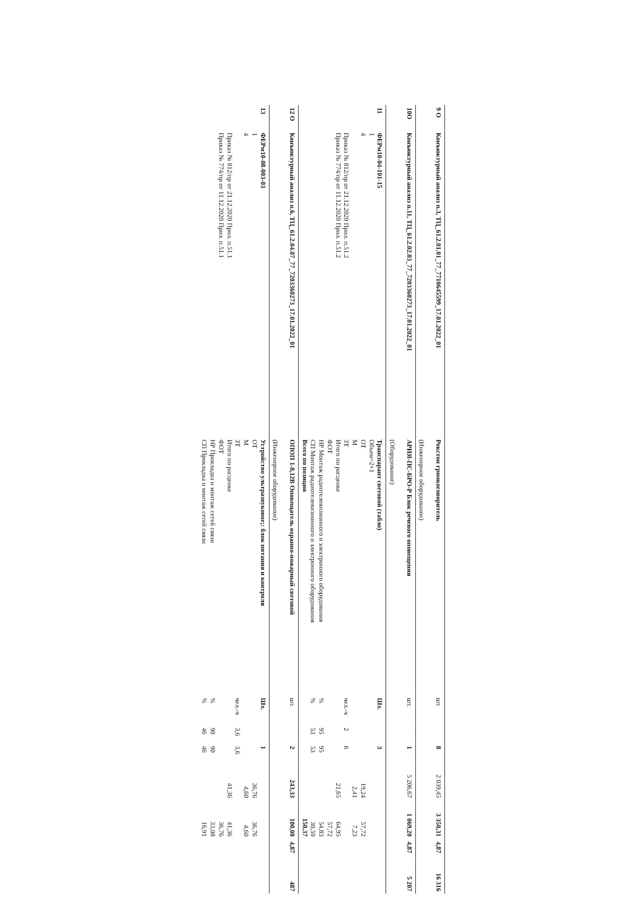| 9 О | Конъюктурный анализ п.3, ТЦ_61.2.01.01_77_7710645599_17.01.2022_01 | Рокстон громкоговоритель (Инженерное оборудование) | шт. | | 8 | 2 039,45 | 3 350,31 | 4,87 | 16 316 |
| 10О | Конъюктурный анализ п.11, ТЦ_61.2.02.03_77_7203360273_17.01.2022_01 | АРИЯ-ПС-БРО-Р Блок речевого оповещения (Оборудование) | шт. | | 1 | 5 206,67 | 1 069,20 | 4,87 | 5 207 |
| 11 | ФЕРм10-04-101-15 1 4 Приказ № 812/пр от 21.12.2020 Прил. п.51.2 Приказ № 774/пр от 11.12.2020 Прил. п.51.2 | Транспарант световой (табло) Объем=2+1 ОТ М ЗТ Итого по расценке ФОТ НР Монтаж радиотелевизионного и электронного оборудования СП Монтаж радиотелевизионного и электронного оборудования Всего по позиции | Шт. чел.-ч % % | 2 95 53 | 3 6 95 53 | 19,24 2,41 21,65 | 57,72 7,23 64,95 57,72 54,83 30,59 150,37 | | |
| 12 О | Конъюктурный анализ п.6, ТЦ_61.2.04.07_77_7203360273_17.01.2022_01 | ОПОП 1-8,12В Оповещатель охранно-пожарный световой (Инженерное оборудование) | шт. | | 2 | 243,33 | 100,00 | 4,87 | 487 |
| 13 | ФЕРм10-08-003-03 1 4 Приказ № 812/пр от 21.12.2020 Прил. п.51.1 Приказ № 774/пр от 11.12.2020 Прил. п.51.1 | Устройство ультразвуковое;: блок питания и контроля ОТ М ЗТ Итого по расценке ФОТ НР Прокладка и монтаж сетей связи СП Прокладка и монтаж сетей связи | Шт. чел.-ч % % | 3,6 90 46 | 1 3,6 90 46 | 36,76 4,60 41,36 | 36,76 4,60 41,36 36,76 33,08 16,91 | | |